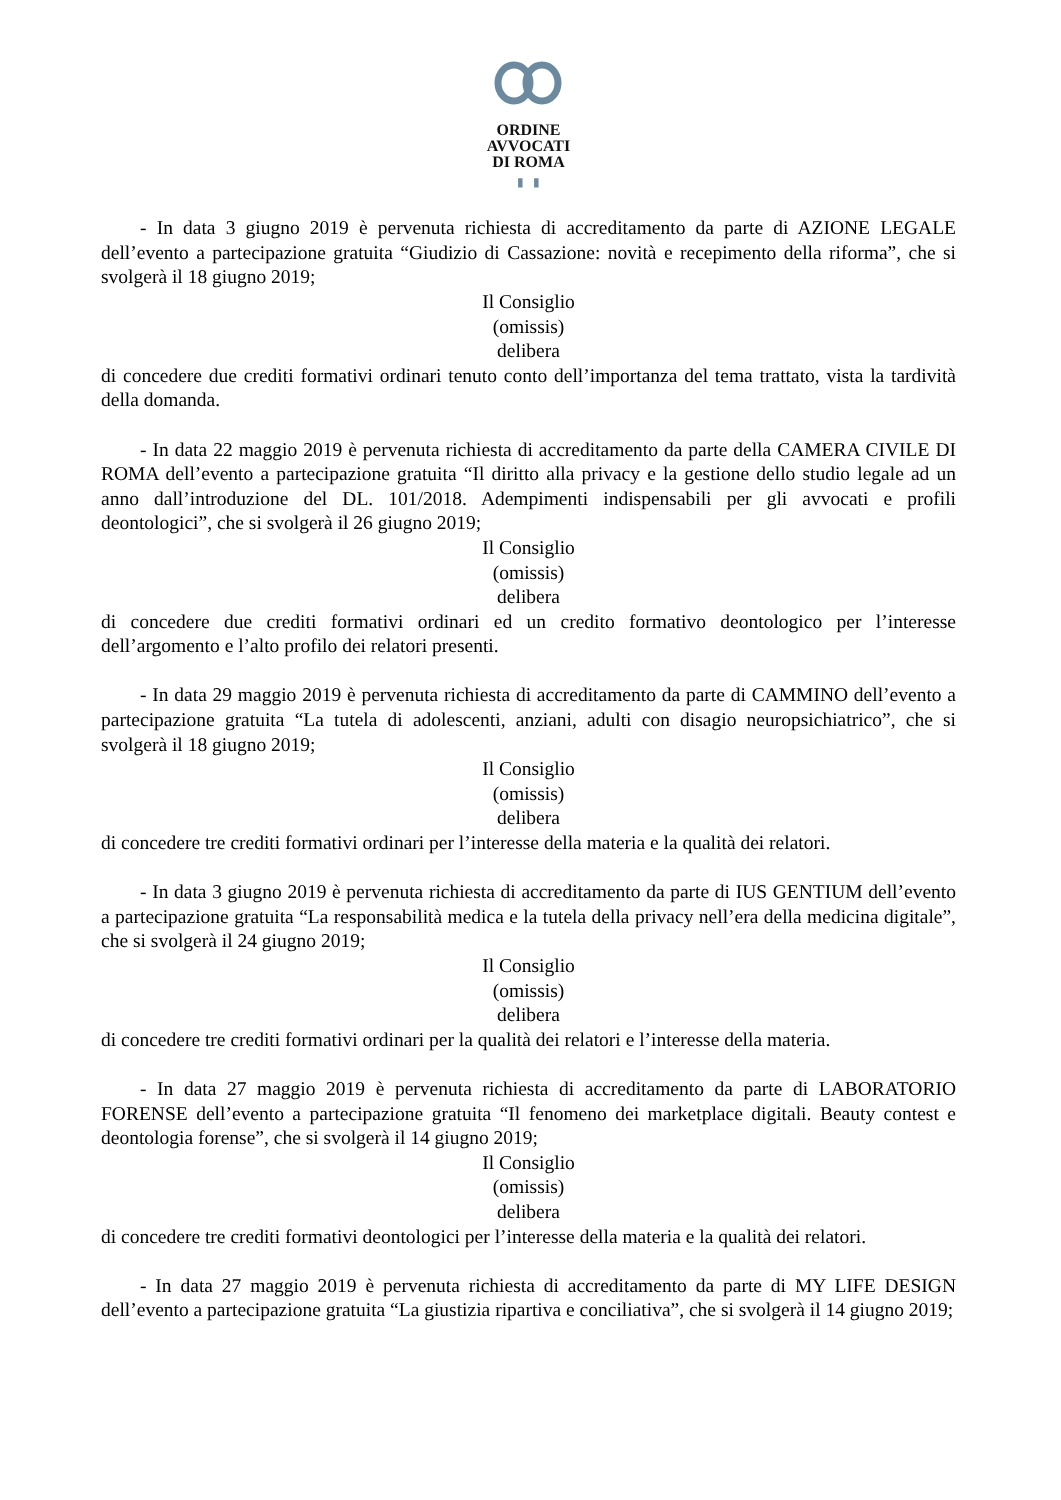ORDINE
AVVOCATI
DI ROMA
▮ ▮
- In data 3 giugno 2019 è pervenuta richiesta di accreditamento da parte di AZIONE LEGALE dell’evento a partecipazione gratuita “Giudizio di Cassazione: novità e recepimento della riforma”, che si svolgerà il 18 giugno 2019;
Il Consiglio
(omissis)
delibera
di concedere due crediti formativi ordinari tenuto conto dell’importanza del tema trattato, vista la tardività della domanda.
- In data 22 maggio 2019 è pervenuta richiesta di accreditamento da parte della CAMERA CIVILE DI ROMA dell’evento a partecipazione gratuita “Il diritto alla privacy e la gestione dello studio legale ad un anno dall’introduzione del DL. 101/2018. Adempimenti indispensabili per gli avvocati e profili deontologici”, che si svolgerà il 26 giugno 2019;
Il Consiglio
(omissis)
delibera
di concedere due crediti formativi ordinari ed un credito formativo deontologico per l’interesse dell’argomento e l’alto profilo dei relatori presenti.
- In data 29 maggio 2019 è pervenuta richiesta di accreditamento da parte di CAMMINO dell’evento a partecipazione gratuita “La tutela di adolescenti, anziani, adulti con disagio neuropsichiatrico”, che si svolgerà il 18 giugno 2019;
Il Consiglio
(omissis)
delibera
di concedere tre crediti formativi ordinari per l’interesse della materia e la qualità dei relatori.
- In data 3 giugno 2019 è pervenuta richiesta di accreditamento da parte di IUS GENTIUM dell’evento a partecipazione gratuita “La responsabilità medica e la tutela della privacy nell’era della medicina digitale”, che si svolgerà il 24 giugno 2019;
Il Consiglio
(omissis)
delibera
di concedere tre crediti formativi ordinari per la qualità dei relatori e l’interesse della materia.
- In data 27 maggio 2019 è pervenuta richiesta di accreditamento da parte di LABORATORIO FORENSE dell’evento a partecipazione gratuita “Il fenomeno dei marketplace digitali. Beauty contest e deontologia forense”, che si svolgerà il 14 giugno 2019;
Il Consiglio
(omissis)
delibera
di concedere tre crediti formativi deontologici per l’interesse della materia e la qualità dei relatori.
- In data 27 maggio 2019 è pervenuta richiesta di accreditamento da parte di MY LIFE DESIGN dell’evento a partecipazione gratuita “La giustizia ripartiva e conciliativa”, che si svolgerà il 14 giugno 2019;